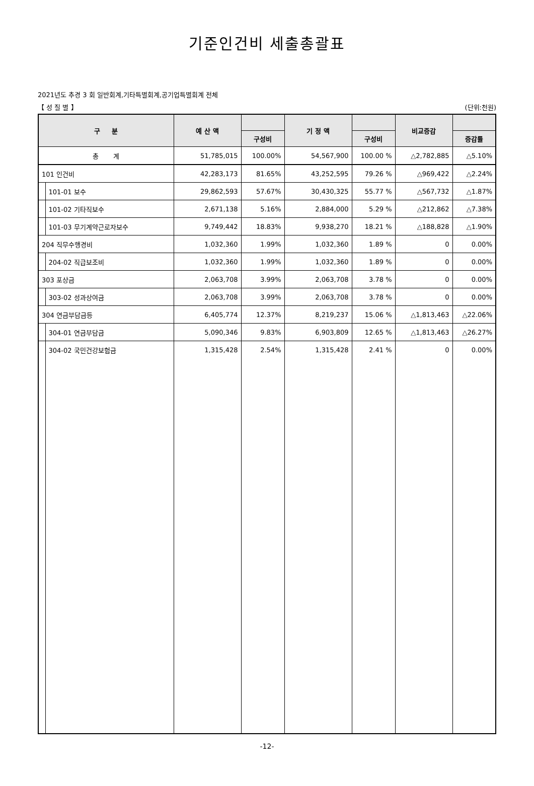기준인건비 세출총괄표
2021년도 추경 3 회 일반회계,기타특별회계,공기업특별회계 전체
【 성 질 별 】 (단위:천원)
| 구 분 | | 예 산 액 | | 기 정 액 | | 비교증감 | |
| --- | --- | --- | --- | --- | --- | --- | --- |
| | | | 구성비 | | 구성비 | | 증감률 |
| 총 계 | | 51,785,015 | 100.00% | 54,567,900 | 100.00 % | △2,782,885 | △5.10% |
| 101 인건비 | | 42,283,173 | 81.65% | 43,252,595 | 79.26 % | △969,422 | △2.24% |
| | 101-01 보수 | 29,862,593 | 57.67% | 30,430,325 | 55.77 % | △567,732 | △1.87% |
| | 101-02 기타직보수 | 2,671,138 | 5.16% | 2,884,000 | 5.29 % | △212,862 | △7.38% |
| | 101-03 무기계약근로자보수 | 9,749,442 | 18.83% | 9,938,270 | 18.21 % | △188,828 | △1.90% |
| 204 직무수행경비 | | 1,032,360 | 1.99% | 1,032,360 | 1.89 % | 0 | 0.00% |
| | 204-02 직급보조비 | 1,032,360 | 1.99% | 1,032,360 | 1.89 % | 0 | 0.00% |
| 303 포상금 | | 2,063,708 | 3.99% | 2,063,708 | 3.78 % | 0 | 0.00% |
| | 303-02 성과상여금 | 2,063,708 | 3.99% | 2,063,708 | 3.78 % | 0 | 0.00% |
| 304 연금부담금등 | | 6,405,774 | 12.37% | 8,219,237 | 15.06 % | △1,813,463 | △22.06% |
| | 304-01 연금부담금 | 5,090,346 | 9.83% | 6,903,809 | 12.65 % | △1,813,463 | △26.27% |
| | 304-02 국민건강보험금 | 1,315,428 | 2.54% | 1,315,428 | 2.41 % | 0 | 0.00% |
-12-